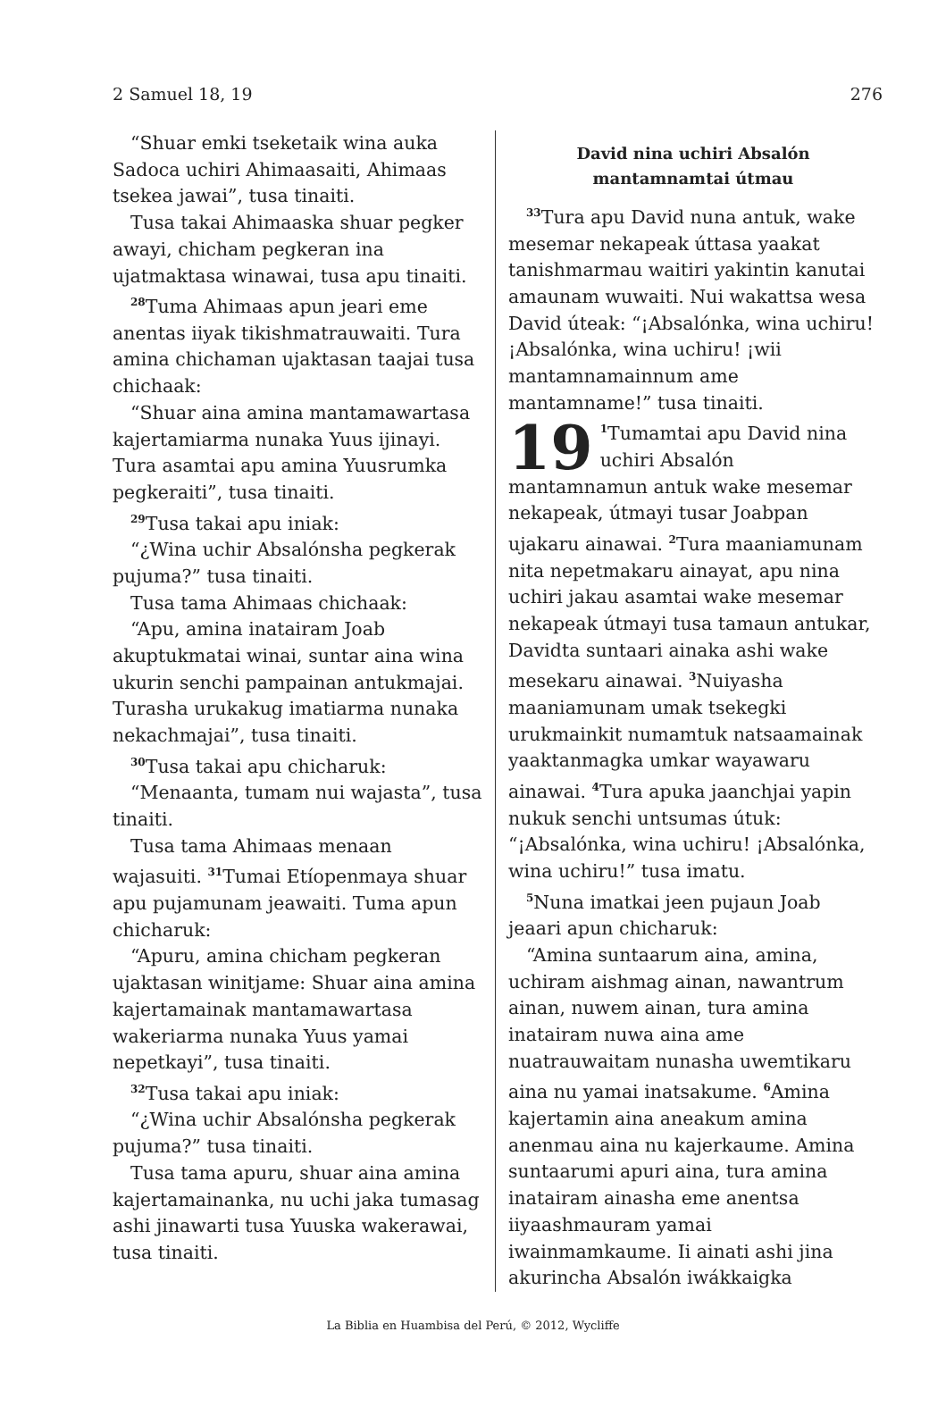2 Samuel 18, 19 276
“Shuar emki tseketaik wina auka Sadoca uchiri Ahimaasaiti, Ahimaas tsekea jawai”, tusa tinaiti.
Tusa takai Ahimaaska shuar pegker awayi, chicham pegkeran ina ujatmaktasa winawai, tusa apu tinaiti.
<sup>28</sup> Tuma Ahimaas apun jeari eme anentas iiyak tikishmatrauwaiti. Tura amina chichaman ujaktasan taajai tusa chichaak:
“Shuar aina amina mantamawartasa kajertamiarma nunaka Yuus ijinayi. Tura asamtai apu amina Yuusrumka pegkeraiti”, tusa tinaiti.
<sup>29</sup> Tusa takai apu iniak:
“¿Wina uchir Absalónsha pegkerak pujuma?” tusa tinaiti.
Tusa tama Ahimaas chichaak:
“Apu, amina inatairam Joab akuptukmatai winai, suntar aina wina ukurin senchi pampainan antukmajai. Turasha urukakug imatiarma nunaka nekachmajai”, tusa tinaiti.
<sup>30</sup> Tusa takai apu chicharuk:
“Menaanta, tumam nui wajasta”, tusa tinaiti.
Tusa tama Ahimaas menaan wajasuiti. <sup>31</sup>Tumai Etíopenmaya shuar apu pujamunam jeawaiti. Tuma apun chicharuk:
“Apuru, amina chicham pegkeran ujaktasan winitjame: Shuar aina amina kajertamainak mantamawartasa wakeriarma nunaka Yuus yamai nepetkayi”, tusa tinaiti.
<sup>32</sup> Tusa takai apu iniak:
“¿Wina uchir Absalónsha pegkerak pujuma?” tusa tinaiti.
Tusa tama apuru, shuar aina amina kajertamainanka, nu uchi jaka tumasag ashi jinawarti tusa Yuuska wakerawai, tusa tinaiti.
David nina uchiri Absalón
mantamnamtai útmau
<sup>33</sup> Tura apu David nuna antuk, wake mesemar nekapeak úttasa yaakat tanishmarmau waitiri yakintin kanutai amaunam wuwaiti. Nui wakattsa wesa David úteak: “¡Absalónka, wina uchiru! ¡Absalónka, wina uchiru! ¡wii mantamnamainnum ame mantamname!” tusa tinaiti.
19<sup>1</sup>Tumamtai apu David nina uchiri Absalón mantamnamun antuk wake mesemar nekapeak, útmayi tusar Joabpan ujakaru ainawai. <sup>2</sup>Tura maaniamunam nita nepetmakaru ainayat, apu nina uchiri jakau asamtai wake mesemar nekapeak útmayi tusa tamaun antukar, Davidta suntaari ainaka ashi wake mesekaru ainawai. <sup>3</sup>Nuiyasha maaniamunam umak tsekegki urukmainkit numamtuk natsaamainak yaaktanmagka umkar wayawaru ainawai. <sup>4</sup>Tura apuka jaanchjai yapin nukuk senchi untsumas útuk: “¡Absalónka, wina uchiru! ¡Absalónka, wina uchiru!” tusa imatu.
<sup>5</sup> Nuna imatkai jeen pujaun Joab jeaari apun chicharuk:
“Amina suntaarum aina, amina, uchiram aishmag ainan, nawantrum ainan, nuwem ainan, tura amina inatairam nuwa aina ame nuatrauwaitam nunasha uwemtikaru aina nu yamai inatsakume. <sup>6</sup>Amina kajertamin aina aneakum amina anenmau aina nu kajerkaume. Amina suntaarumi apuri aina, tura amina inatairam ainasha eme anentsa iiyaashmauram yamai iwainmamkaume. Ii ainati ashi jina akurincha Absalón iwákkaigka
La Biblia en Huambisa del Perú, © 2012, Wycliffe